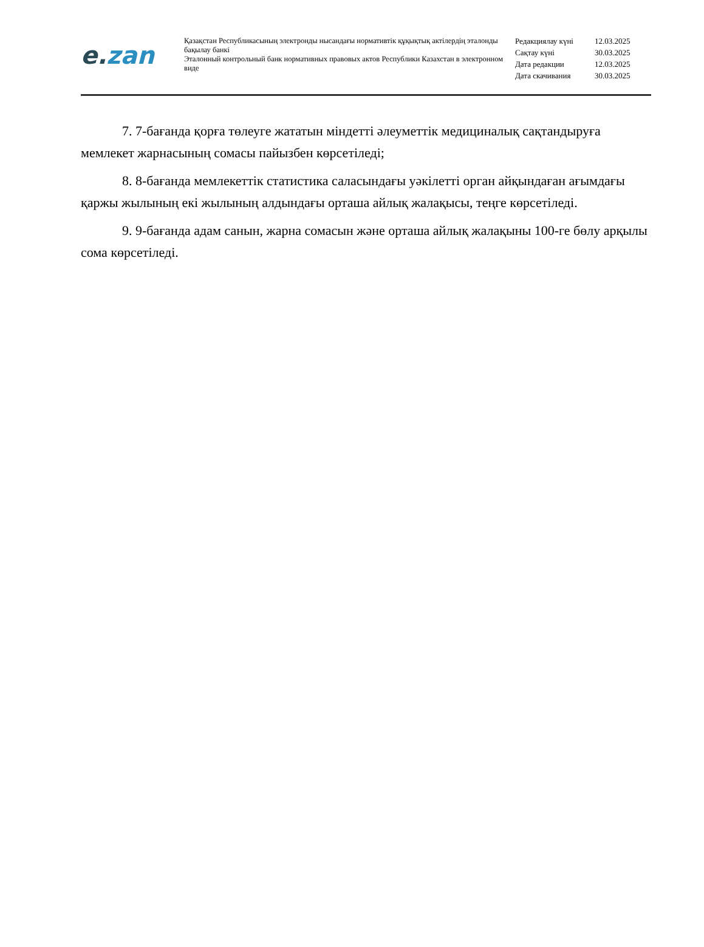e. zan
Қазақстан Республикасының электронды нысандағы нормативтік құқықтық актілердің эталонды бақылау банкі
Эталонный контрольный банк нормативных правовых актов Республики Казахстан в электронном виде
| Редакциялау күні | 12.03.2025 |
| Сақтау күні | 30.03.2025 |
| Дата редакции | 12.03.2025 |
| Дата скачивания | 30.03.2025 |
7. 7-бағанда қорға төлеуге жататын міндетті әлеуметтік медициналық сақтандыруға мемлекет жарнасының сомасы пайызбен көрсетіледі;
8. 8-бағанда мемлекеттік статистика саласындағы уәкілетті орган айқындаған ағымдағы қаржы жылының екі жылының алдындағы орташа айлық жалақысы, теңге көрсетіледі.
9. 9-бағанда адам санын, жарна сомасын және орташа айлық жалақыны 100-ге бөлу арқылы сома көрсетіледі.